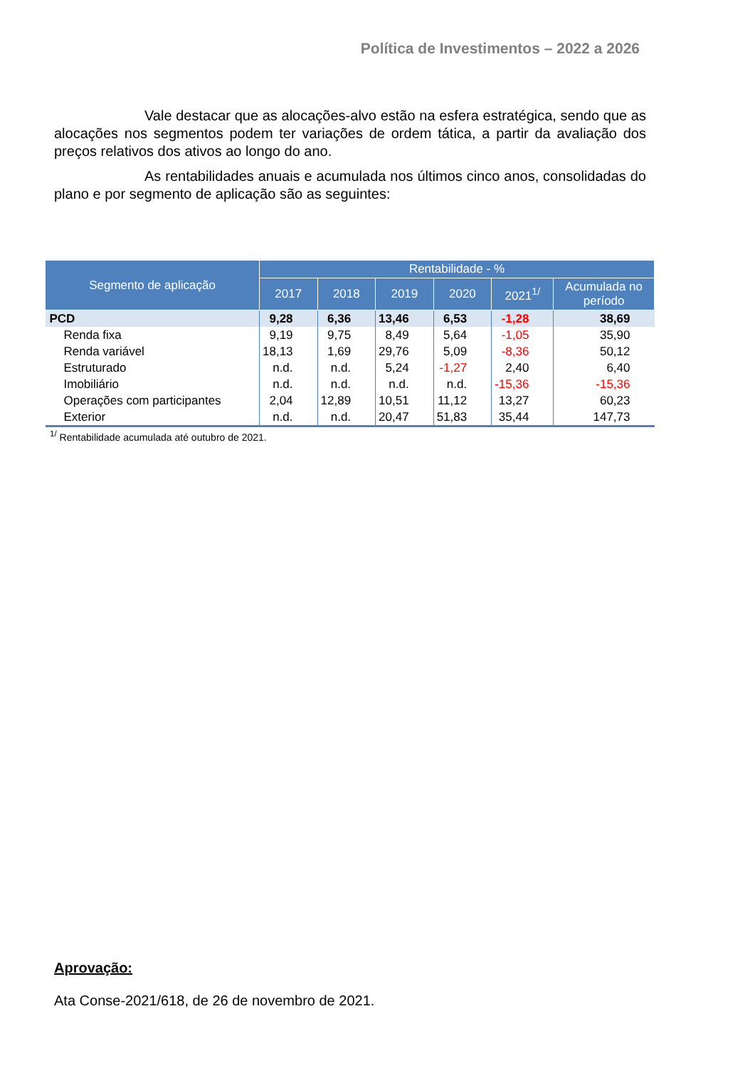Política de Investimentos – 2022 a 2026
Vale destacar que as alocações-alvo estão na esfera estratégica, sendo que as alocações nos segmentos podem ter variações de ordem tática, a partir da avaliação dos preços relativos dos ativos ao longo do ano.
As rentabilidades anuais e acumulada nos últimos cinco anos, consolidadas do plano e por segmento de aplicação são as seguintes:
| Segmento de aplicação | Rentabilidade - % | | | | | |
| --- | --- | --- | --- | --- | --- | --- |
| | 2017 | 2018 | 2019 | 2020 | 2021<sup>1/</sup> | Acumulada no período |
| PCD | 9,28 | 6,36 | 13,46 | 6,53 | -1,28 | 38,69 |
| Renda fixa | 9,19 | 9,75 | 8,49 | 5,64 | -1,05 | 35,90 |
| Renda variável | 18,13 | 1,69 | 29,76 | 5,09 | -8,36 | 50,12 |
| Estruturado | n.d. | n.d. | 5,24 | -1,27 | 2,40 | 6,40 |
| Imobiliário | n.d. | n.d. | n.d. | n.d. | -15,36 | -15,36 |
| Operações com participantes | 2,04 | 12,89 | 10,51 | 11,12 | 13,27 | 60,23 |
| Exterior | n.d. | n.d. | 20,47 | 51,83 | 35,44 | 147,73 |
<sup>1/</sup> Rentabilidade acumulada até outubro de 2021.
Aprovação:
Ata Conse-2021/618, de 26 de novembro de 2021.